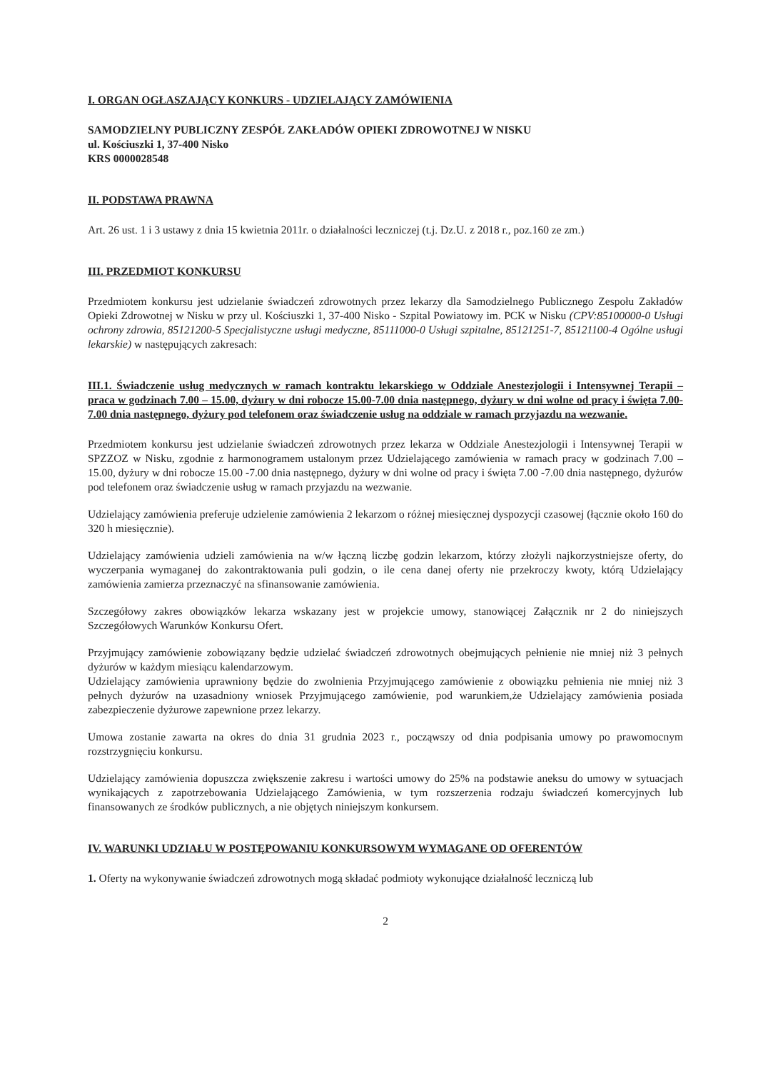I. ORGAN OGŁASZAJĄCY KONKURS - UDZIELAJĄCY ZAMÓWIENIA
SAMODZIELNY PUBLICZNY ZESPÓŁ ZAKŁADÓW OPIEKI ZDROWOTNEJ W NISKU
ul. Kościuszki 1, 37-400 Nisko
KRS 0000028548
II. PODSTAWA PRAWNA
Art. 26 ust. 1 i 3 ustawy z dnia 15 kwietnia 2011r. o działalności leczniczej (t.j. Dz.U. z 2018 r., poz.160 ze zm.)
III. PRZEDMIOT KONKURSU
Przedmiotem konkursu jest udzielanie świadczeń zdrowotnych przez lekarzy dla Samodzielnego Publicznego Zespołu Zakładów Opieki Zdrowotnej w Nisku w przy ul. Kościuszki 1, 37-400 Nisko - Szpital Powiatowy im. PCK w Nisku (CPV:85100000-0 Usługi ochrony zdrowia, 85121200-5 Specjalistyczne usługi medyczne, 85111000-0 Usługi szpitalne, 85121251-7, 85121100-4 Ogólne usługi lekarskie) w następujących zakresach:
III.1. Świadczenie usług medycznych w ramach kontraktu lekarskiego w Oddziale Anestezjologii i Intensywnej Terapii – praca w godzinach 7.00 – 15.00, dyżury w dni robocze 15.00-7.00 dnia następnego, dyżury w dni wolne od pracy i święta 7.00-7.00 dnia następnego, dyżury pod telefonem oraz świadczenie usług na oddziale w ramach przyjazdu na wezwanie.
Przedmiotem konkursu jest udzielanie świadczeń zdrowotnych przez lekarza w Oddziale Anestezjologii i Intensywnej Terapii w SPZZOZ w Nisku, zgodnie z harmonogramem ustalonym przez Udzielającego zamówienia w ramach pracy w godzinach 7.00 – 15.00, dyżury w dni robocze 15.00 -7.00 dnia następnego, dyżury w dni wolne od pracy i święta 7.00 -7.00 dnia następnego, dyżurów pod telefonem oraz świadczenie usług w ramach przyjazdu na wezwanie.
Udzielający zamówienia preferuje udzielenie zamówienia 2 lekarzom o różnej miesięcznej dyspozycji czasowej (łącznie około 160 do 320 h miesięcznie).
Udzielający zamówienia udzieli zamówienia na w/w łączną liczbę godzin lekarzom, którzy złożyli najkorzystniejsze oferty, do wyczerpania wymaganej do zakontraktowania puli godzin, o ile cena danej oferty nie przekroczy kwoty, którą Udzielający zamówienia zamierza przeznaczyć na sfinansowanie zamówienia.
Szczegółowy zakres obowiązków lekarza wskazany jest w projekcie umowy, stanowiącej Załącznik nr 2 do niniejszych Szczegółowych Warunków Konkursu Ofert.
Przyjmujący zamówienie zobowiązany będzie udzielać świadczeń zdrowotnych obejmujących pełnienie nie mniej niż 3 pełnych dyżurów w każdym miesiącu kalendarzowym.
Udzielający zamówienia uprawniony będzie do zwolnienia Przyjmującego zamówienie z obowiązku pełnienia nie mniej niż 3 pełnych dyżurów na uzasadniony wniosek Przyjmującego zamówienie, pod warunkiem,że Udzielający zamówienia posiada zabezpieczenie dyżurowe zapewnione przez lekarzy.
Umowa zostanie zawarta na okres do dnia 31 grudnia 2023 r., począwszy od dnia podpisania umowy po prawomocnym rozstrzygnięciu konkursu.
Udzielający zamówienia dopuszcza zwiększenie zakresu i wartości umowy do 25% na podstawie aneksu do umowy w sytuacjach wynikających z zapotrzebowania Udzielającego Zamówienia, w tym rozszerzenia rodzaju świadczeń komercyjnych lub finansowanych ze środków publicznych, a nie objętych niniejszym konkursem.
IV. WARUNKI UDZIAŁU W POSTĘPOWANIU KONKURSOWYM WYMAGANE OD OFERENTÓW
1. Oferty na wykonywanie świadczeń zdrowotnych mogą składać podmioty wykonujące działalność leczniczą lub
2